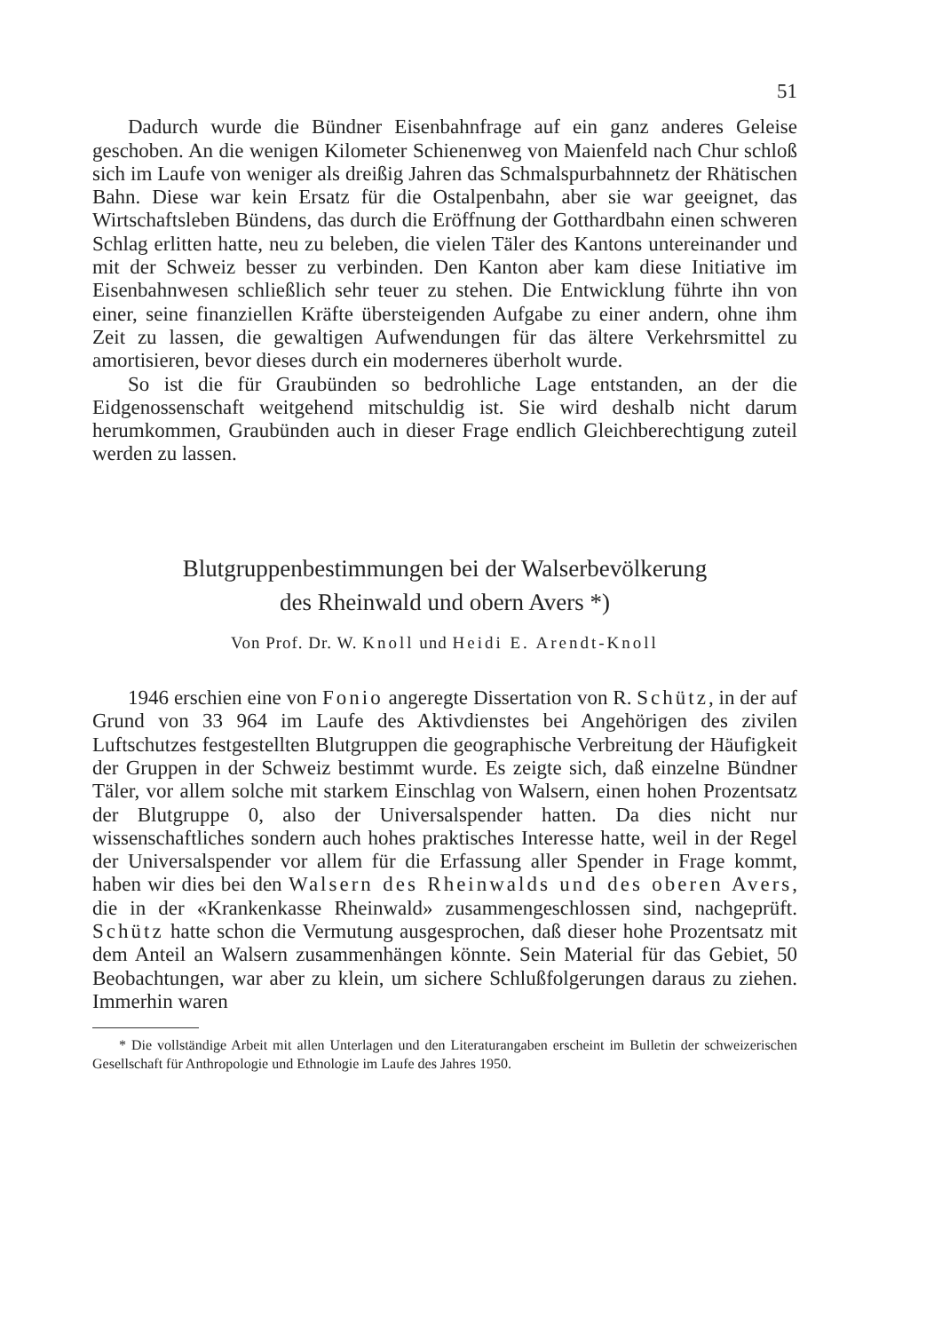51
Dadurch wurde die Bündner Eisenbahnfrage auf ein ganz anderes Geleise geschoben. An die wenigen Kilometer Schienenweg von Maienfeld nach Chur schloß sich im Laufe von weniger als dreißig Jahren das Schmalspurbahnnetz der Rhätischen Bahn. Diese war kein Ersatz für die Ostalpenbahn, aber sie war geeignet, das Wirtschaftsleben Bündens, das durch die Eröffnung der Gotthardbahn einen schweren Schlag erlitten hatte, neu zu beleben, die vielen Täler des Kantons untereinander und mit der Schweiz besser zu verbinden. Den Kanton aber kam diese Initiative im Eisenbahnwesen schließlich sehr teuer zu stehen. Die Entwicklung führte ihn von einer, seine finanziellen Kräfte übersteigenden Aufgabe zu einer andern, ohne ihm Zeit zu lassen, die gewaltigen Aufwendungen für das ältere Verkehrsmittel zu amortisieren, bevor dieses durch ein moderneres überholt wurde.
So ist die für Graubünden so bedrohliche Lage entstanden, an der die Eidgenossenschaft weitgehend mitschuldig ist. Sie wird deshalb nicht darum herumkommen, Graubünden auch in dieser Frage endlich Gleichberechtigung zuteil werden zu lassen.
Blutgruppenbestimmungen bei der Walserbevölkerung
des Rheinwald und obern Avers *)
Von Prof. Dr. W. Knoll und Heidi E. Arendt-Knoll
1946 erschien eine von Fonio angeregte Dissertation von R. Schütz, in der auf Grund von 33 964 im Laufe des Aktivdienstes bei Angehörigen des zivilen Luftschutzes festgestellten Blutgruppen die geographische Verbreitung der Häufigkeit der Gruppen in der Schweiz bestimmt wurde. Es zeigte sich, daß einzelne Bündner Täler, vor allem solche mit starkem Einschlag von Walsern, einen hohen Prozentsatz der Blutgruppe 0, also der Universalspender hatten. Da dies nicht nur wissenschaftliches sondern auch hohes praktisches Interesse hatte, weil in der Regel der Universalspender vor allem für die Erfassung aller Spender in Frage kommt, haben wir dies bei den Walsern des Rheinwalds und des oberen Avers, die in der «Krankenkasse Rheinwald» zusammengeschlossen sind, nachgeprüft. Schütz hatte schon die Vermutung ausgesprochen, daß dieser hohe Prozentsatz mit dem Anteil an Walsern zusammenhängen könnte. Sein Material für das Gebiet, 50 Beobachtungen, war aber zu klein, um sichere Schlußfolgerungen daraus zu ziehen. Immerhin waren
* Die vollständige Arbeit mit allen Unterlagen und den Literaturangaben erscheint im Bulletin der schweizerischen Gesellschaft für Anthropologie und Ethnologie im Laufe des Jahres 1950.